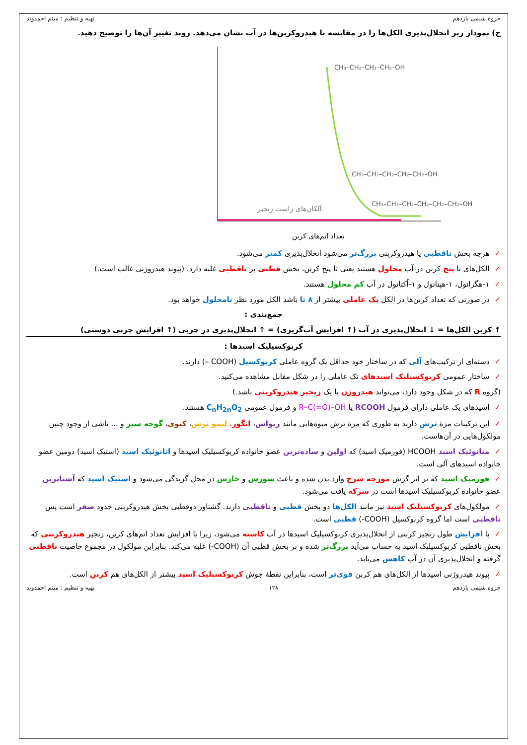جزوه شیمی یازدهم تهیه و تنظیم : میثم احمدوند
ج) نمودار زیر انحلال‌پذیری الکل‌ها را در مقایسه با هیدروکربن‌ها در آب نشان می‌دهد. روند تغییر آن‌ها را توضیح دهید.
CH₃–CH₂–CH₂–CH₂–OH
CH₃–CH₂–CH₂–CH₂–CH₂–OH
CH₃–CH₂–CH₂–CH₂–CH₂–CH₂–OH
آلکان‌های راست زنجیر
تعداد اتم‌های کربن
✓هرچه بخش ناقطبی یا هیدروکربنی بزرگ‌تر می‌شود انحلال‌پذیری کمتر می‌شود.
✓الکل‌های تا پنج کربن در آب محلول هستند یعنی تا پنج کربن، بخش قطبی بر ناقطبی غلبه دارد. (پیوند هیدروژنی غالب است.)
✓۱-هگزانول، ۱-هپتانول و ۱-اُکتانول در آب کم محلول هستند.
✓در صورتی که تعداد کربن‌ها در الکل یک عاملی بیشتر از ۸ تا باشد الکل مورد نظر نامحلول خواهد بود.
جمع‌بندی :
↑ کربن الکل‌ها = ↓ انحلال‌پذیری در آب (↑ افزایش آب‌گریزی) = ↑ انحلال‌پذیری در چربی (↑ افزایش چربی دوستی)
کربوکسیلیک اسیدها :
✓دسته‌ای از ترکیب‌های آلی که در ساختار خود حداقل یک گروه عاملی کربوکسیل (COOH –) دارند.
✓ساختار عمومی کربوکسیلیک اسیدهای تک عاملی را در شکل مقابل مشاهده می‌کنید.
(گروه R که در شکل وجود دارد، می‌تواند هیدروژن یا یک زنجیر هیدروکربنی باشد.)
✓اسیدهای یک عاملی دارای فرمول RCOOH یا R–C(=O)–OH و فرمول عمومی C<sub>n</sub>H<sub>2n</sub>O<sub>2</sub> هستند.
✓این ترکیبات مزهٔ ترش دارند به طوری که مزهٔ ترش میوه‌هایی مانند ریواس، انگور، لیمو ترش، کیوی، گوجه سبز و ... ناشی از وجود چنین مولکول‌هایی در آن‌هاست.
✓متانوئیک اسید HCOOH (فورمیک اسید) که اولین و ساده‌ترین عضو خانواده کربوکسیلیک اسیدها و اتانوئیک اسید (استیک اسید) دومین عضو خانواده اسیدهای آلی است.
✓فورمیک اسید که بر اثر گزش مورچه سرخ وارد بدن شده و باعث سوزش و خارش در محل گزیدگی می‌شود و استیک اسید که آشناترین عضو خانواده کربوکسیلیک اسیدها است در سرکه یافت می‌شود.
✓مولکول‌های کربوکسیلیک اسید نیز مانند الکل‌ها دو بخش قطبی و ناقطبی دارند. گشتاور دوقطبی بخش هیدروکربنی حدود صفر است پس ناقطبی است اما گروه کربوکسیل (COOH-) قطبی است.
✓با افزایش طول زنجیر کربنی از انحلال‌پذیری کربوکسیلیک اسیدها در آب کاسته می‌شود، زیرا با افزایش تعداد اتم‌های کربن، زنجیر هیدروکربنی که بخش ناقطبی کربوکسیلیک اسید به حساب می‌آید بزرگ‌تر شده و بر بخش قطبی آن (COOH-) غلبه می‌کند. بنابراین مولکول در مجموع خاصیت ناقطبی گرفته و انحلال‌پذیری آن در آب کاهش می‌یابد.
✓پیوند هیدروژنی اسیدها از الکل‌های هم کربن قوی‌تر است، بنابراین نقطهٔ جوش کربوکسیلیک اسید بیشتر از الکل‌های هم کربن است.
جزوه شیمی یازدهم ۱۲۸ تهیه و تنظیم : میثم احمدوند